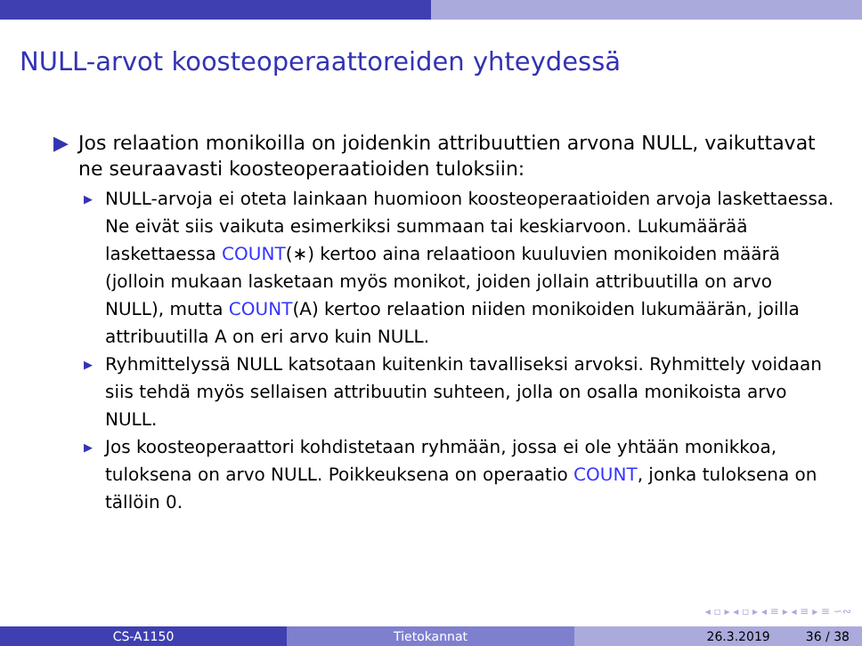NULL-arvot koosteoperaattoreiden yhteydessä
▶ Jos relaation monikoilla on joidenkin attribuuttien arvona NULL, vaikuttavat ne seuraavasti koosteoperaatioiden tuloksiin:
▶ NULL-arvoja ei oteta lainkaan huomioon koosteoperaatioiden arvoja laskettaessa. Ne eivät siis vaikuta esimerkiksi summaan tai keskiarvoon. Lukumäärää laskettaessa COUNT(∗) kertoo aina relaatioon kuuluvien monikoiden määrä (jolloin mukaan lasketaan myös monikot, joiden jollain attribuutilla on arvo NULL), mutta COUNT(A) kertoo relaation niiden monikoiden lukumäärän, joilla attribuutilla A on eri arvo kuin NULL.
▶ Ryhmittelyssä NULL katsotaan kuitenkin tavalliseksi arvoksi. Ryhmittely voidaan siis tehdä myös sellaisen attribuutin suhteen, jolla on osalla monikoista arvo NULL.
▶ Jos koosteoperaattori kohdistetaan ryhmään, jossa ei ole yhtään monikkoa, tuloksena on arvo NULL. Poikkeuksena on operaatio COUNT, jonka tuloksena on tällöin 0.
◂ ▫ ▸ ◂ ▫ ▸ ◂ ≡ ▸ ◂ ≡ ▸ ≡ ∽∾
CS-A1150 Tietokannat 26.3.2019 36 / 38